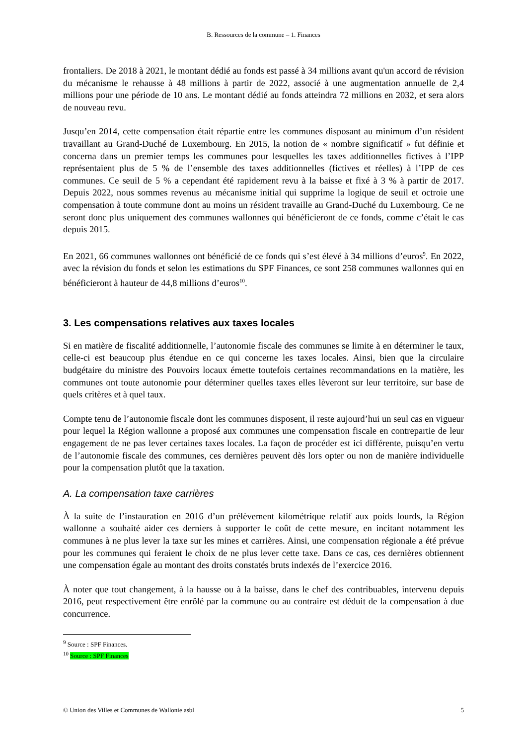B. Ressources de la commune – 1. Finances
frontaliers. De 2018 à 2021, le montant dédié au fonds est passé à 34 millions avant qu'un accord de révision du mécanisme le rehausse à 48 millions à partir de 2022, associé à une augmentation annuelle de 2,4 millions pour une période de 10 ans. Le montant dédié au fonds atteindra 72 millions en 2032, et sera alors de nouveau revu.
Jusqu’en 2014, cette compensation était répartie entre les communes disposant au minimum d’un résident travaillant au Grand-Duché de Luxembourg. En 2015, la notion de « nombre significatif » fut définie et concerna dans un premier temps les communes pour lesquelles les taxes additionnelles fictives à l’IPP représentaient plus de 5 % de l’ensemble des taxes additionnelles (fictives et réelles) à l’IPP de ces communes. Ce seuil de 5 % a cependant été rapidement revu à la baisse et fixé à 3 % à partir de 2017. Depuis 2022, nous sommes revenus au mécanisme initial qui supprime la logique de seuil et octroie une compensation à toute commune dont au moins un résident travaille au Grand-Duché du Luxembourg. Ce ne seront donc plus uniquement des communes wallonnes qui bénéficieront de ce fonds, comme c’était le cas depuis 2015.
En 2021, 66 communes wallonnes ont bénéficié de ce fonds qui s’est élevé à 34 millions d’euros<sup>9</sup>. En 2022, avec la révision du fonds et selon les estimations du SPF Finances, ce sont 258 communes wallonnes qui en bénéficieront à hauteur de 44,8 millions d’euros<sup>10</sup>.
3. Les compensations relatives aux taxes locales
Si en matière de fiscalité additionnelle, l’autonomie fiscale des communes se limite à en déterminer le taux, celle-ci est beaucoup plus étendue en ce qui concerne les taxes locales. Ainsi, bien que la circulaire budgétaire du ministre des Pouvoirs locaux émette toutefois certaines recommandations en la matière, les communes ont toute autonomie pour déterminer quelles taxes elles lèveront sur leur territoire, sur base de quels critères et à quel taux.
Compte tenu de l’autonomie fiscale dont les communes disposent, il reste aujourd’hui un seul cas en vigueur pour lequel la Région wallonne a proposé aux communes une compensation fiscale en contrepartie de leur engagement de ne pas lever certaines taxes locales. La façon de procéder est ici différente, puisqu’en vertu de l’autonomie fiscale des communes, ces dernières peuvent dès lors opter ou non de manière individuelle pour la compensation plutôt que la taxation.
A. La compensation taxe carrières
À la suite de l’instauration en 2016 d’un prélèvement kilométrique relatif aux poids lourds, la Région wallonne a souhaité aider ces derniers à supporter le coût de cette mesure, en incitant notamment les communes à ne plus lever la taxe sur les mines et carrières. Ainsi, une compensation régionale a été prévue pour les communes qui feraient le choix de ne plus lever cette taxe. Dans ce cas, ces dernières obtiennent une compensation égale au montant des droits constatés bruts indexés de l’exercice 2016.
À noter que tout changement, à la hausse ou à la baisse, dans le chef des contribuables, intervenu depuis 2016, peut respectivement être enrôlé par la commune ou au contraire est déduit de la compensation à due concurrence.
<sup>9</sup> Source : SPF Finances.
<sup>10</sup> Source : SPF Finances
© Union des Villes et Communes de Wallonie asbl 5